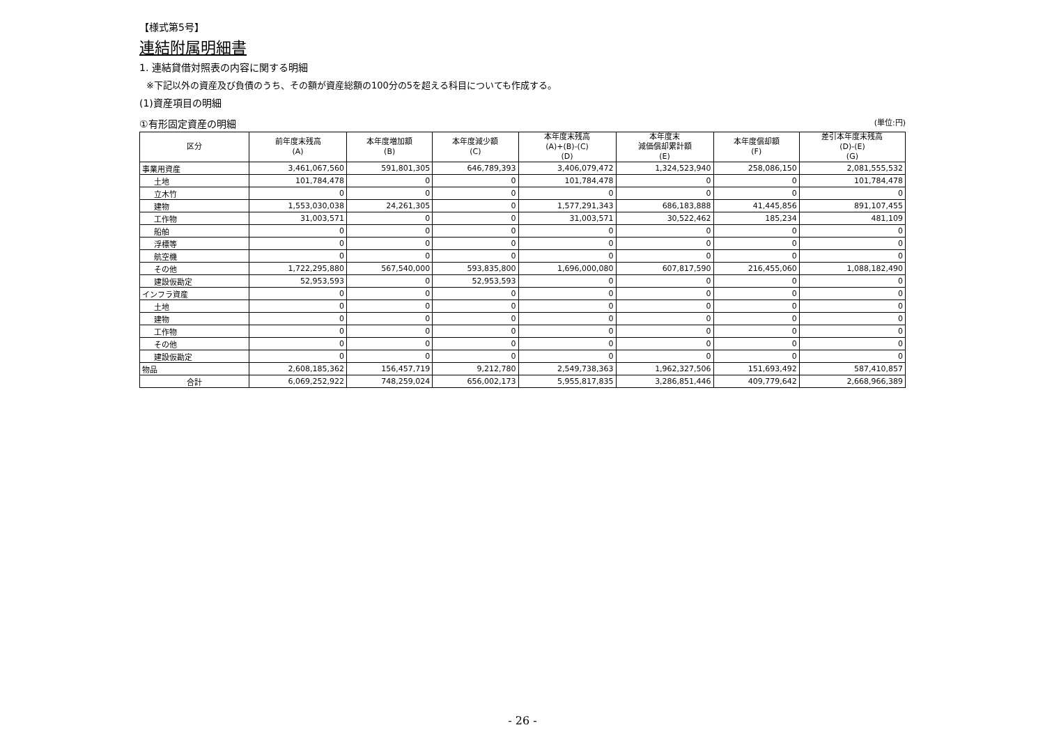【様式第5号】
連結附属明細書
1. 連結貸借対照表の内容に関する明細
※下記以外の資産及び負債のうち、その額が資産総額の100分の5を超える科目についても作成する。
(1)資産項目の明細
①有形固定資産の明細 (単位:円)
| 区分 | 前年度末残高 (A) | 本年度増加額 (B) | 本年度減少額 (C) | 本年度末残高 (A)+(B)-(C) (D) | 本年度末 減価償却累計額 (E) | 本年度償却額 (F) | 差引本年度末残高 (D)-(E) (G) |
| --- | --- | --- | --- | --- | --- | --- | --- |
| 事業用資産 | 3,461,067,560 | 591,801,305 | 646,789,393 | 3,406,079,472 | 1,324,523,940 | 258,086,150 | 2,081,555,532 |
| 土地 | 101,784,478 | 0 | 0 | 101,784,478 | 0 | 0 | 101,784,478 |
| 立木竹 | 0 | 0 | 0 | 0 | 0 | 0 | 0 |
| 建物 | 1,553,030,038 | 24,261,305 | 0 | 1,577,291,343 | 686,183,888 | 41,445,856 | 891,107,455 |
| 工作物 | 31,003,571 | 0 | 0 | 31,003,571 | 30,522,462 | 185,234 | 481,109 |
| 船舶 | 0 | 0 | 0 | 0 | 0 | 0 | 0 |
| 浮標等 | 0 | 0 | 0 | 0 | 0 | 0 | 0 |
| 航空機 | 0 | 0 | 0 | 0 | 0 | 0 | 0 |
| その他 | 1,722,295,880 | 567,540,000 | 593,835,800 | 1,696,000,080 | 607,817,590 | 216,455,060 | 1,088,182,490 |
| 建設仮勘定 | 52,953,593 | 0 | 52,953,593 | 0 | 0 | 0 | 0 |
| インフラ資産 | 0 | 0 | 0 | 0 | 0 | 0 | 0 |
| 土地 | 0 | 0 | 0 | 0 | 0 | 0 | 0 |
| 建物 | 0 | 0 | 0 | 0 | 0 | 0 | 0 |
| 工作物 | 0 | 0 | 0 | 0 | 0 | 0 | 0 |
| その他 | 0 | 0 | 0 | 0 | 0 | 0 | 0 |
| 建設仮勘定 | 0 | 0 | 0 | 0 | 0 | 0 | 0 |
| 物品 | 2,608,185,362 | 156,457,719 | 9,212,780 | 2,549,738,363 | 1,962,327,506 | 151,693,492 | 587,410,857 |
| 合計 | 6,069,252,922 | 748,259,024 | 656,002,173 | 5,955,817,835 | 3,286,851,446 | 409,779,642 | 2,668,966,389 |
- 26 -